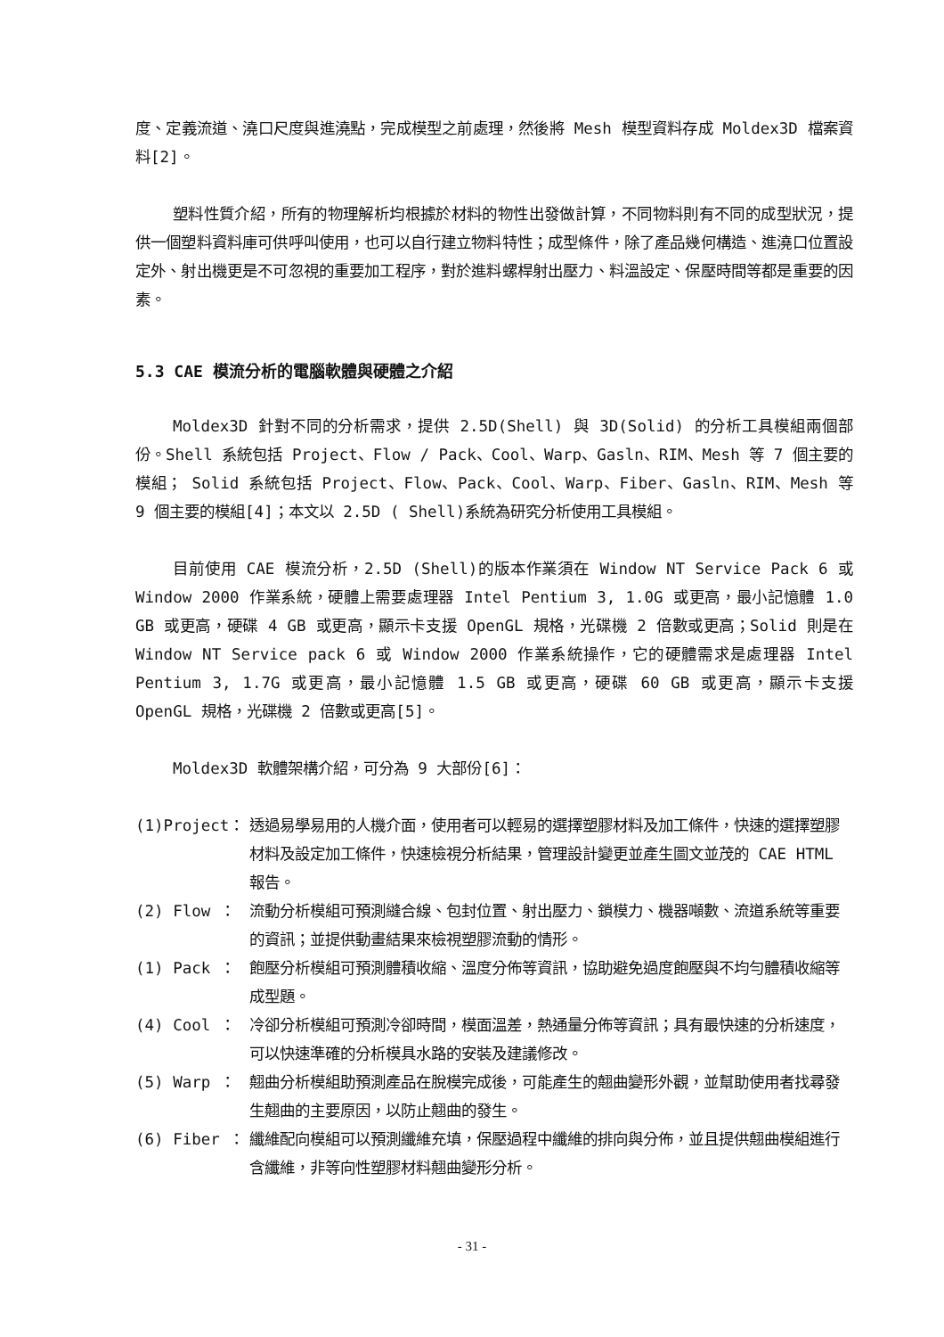度、定義流道、澆口尺度與進澆點，完成模型之前處理，然後將 Mesh 模型資料存成 Moldex3D 檔案資料[2]。
塑料性質介紹，所有的物理解析均根據於材料的物性出發做計算，不同物料則有不同的成型狀況，提供一個塑料資料庫可供呼叫使用，也可以自行建立物料特性；成型條件，除了產品幾何構造、進澆口位置設定外、射出機更是不可忽視的重要加工程序，對於進料螺桿射出壓力、料溫設定、保壓時間等都是重要的因素。
5.3 CAE 模流分析的電腦軟體與硬體之介紹
Moldex3D 針對不同的分析需求，提供 2.5D(Shell) 與 3D(Solid) 的分析工具模組兩個部份。Shell 系統包括 Project、Flow / Pack、Cool、Warp、Gasln、RIM、Mesh 等 7 個主要的模組； Solid 系統包括 Project、Flow、Pack、Cool、Warp、Fiber、Gasln、RIM、Mesh 等 9 個主要的模組[4]；本文以 2.5D ( Shell)系統為研究分析使用工具模組。
目前使用 CAE 模流分析，2.5D (Shell)的版本作業須在 Window NT Service Pack 6 或 Window 2000 作業系統，硬體上需要處理器 Intel Pentium 3, 1.0G 或更高，最小記憶體 1.0 GB 或更高，硬碟 4 GB 或更高，顯示卡支援 OpenGL 規格，光碟機 2 倍數或更高；Solid 則是在 Window NT Service pack 6 或 Window 2000 作業系統操作，它的硬體需求是處理器 Intel Pentium 3, 1.7G 或更高，最小記憶體 1.5 GB 或更高，硬碟 60 GB 或更高，顯示卡支援 OpenGL 規格，光碟機 2 倍數或更高[5]。
Moldex3D 軟體架構介紹，可分為 9 大部份[6]：
(1)Project： 透過易學易用的人機介面，使用者可以輕易的選擇塑膠材料及加工條件，快速的選擇塑膠材料及設定加工條件，快速檢視分析結果，管理設計變更並產生圖文並茂的 CAE HTML 報告。
(2) Flow ： 流動分析模組可預測縫合線、包封位置、射出壓力、鎖模力、機器噸數、流道系統等重要的資訊；並提供動畫結果來檢視塑膠流動的情形。
(1) Pack ： 飽壓分析模組可預測體積收縮、溫度分佈等資訊，協助避免過度飽壓與不均勻體積收縮等成型題。
(4) Cool ： 冷卻分析模組可預測冷卻時間，模面溫差，熱通量分佈等資訊；具有最快速的分析速度，可以快速準確的分析模具水路的安裝及建議修改。
(5) Warp ： 翹曲分析模組助預測產品在脫模完成後，可能產生的翹曲變形外觀，並幫助使用者找尋發生翹曲的主要原因，以防止翹曲的發生。
(6) Fiber ： 纖維配向模組可以預測纖維充填，保壓過程中纖維的排向與分佈，並且提供翹曲模組進行含纖維，非等向性塑膠材料翹曲變形分析。
- 31 -